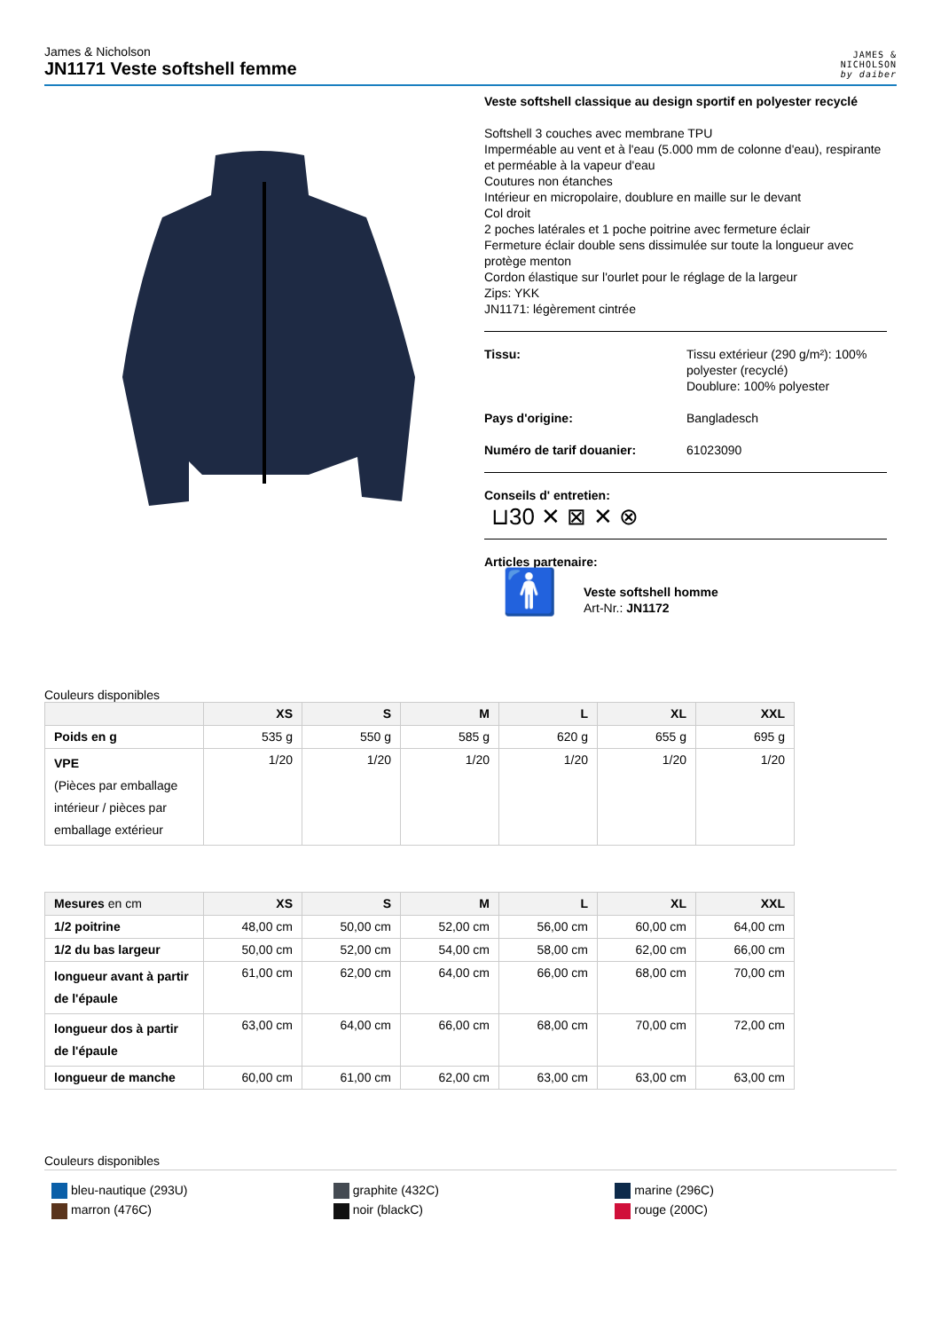James & Nicholson
JN1171 Veste softshell femme
JAMES &
NICHOLSON
by daiber
Veste softshell classique au design sportif en polyester recyclé
Softshell 3 couches avec membrane TPU
Imperméable au vent et à l'eau (5.000 mm de colonne d'eau), respirante
et perméable à la vapeur d'eau
Coutures non étanches
Intérieur en micropolaire, doublure en maille sur le devant
Col droit
2 poches latérales et 1 poche poitrine avec fermeture éclair
Fermeture éclair double sens dissimulée sur toute la longueur avec protège menton
Cordon élastique sur l'ourlet pour le réglage de la largeur
Zips: YKK
JN1171: légèrement cintrée
Tissu: Tissu extérieur (290 g/m²): 100% polyester (recyclé)
Doublure: 100% polyester
Pays d'origine: Bangladesch
Numéro de tarif douanier: 61023090
Conseils d' entretien:
⊔30 ✕ ⊠ ✕ ⊗
Articles partenaire:
🚹
Veste softshell homme
Art-Nr.: JN1172
Couleurs disponibles
| | XS | S | M | L | XL | XXL |
| --- | --- | --- | --- | --- | --- | --- |
| Poids en g | 535 g | 550 g | 585 g | 620 g | 655 g | 695 g |
| VPE (Pièces par emballage intérieur / pièces par emballage extérieur | 1/20 | 1/20 | 1/20 | 1/20 | 1/20 | 1/20 |
| Mesures en cm | XS | S | M | L | XL | XXL |
| --- | --- | --- | --- | --- | --- | --- |
| 1/2 poitrine | 48,00 cm | 50,00 cm | 52,00 cm | 56,00 cm | 60,00 cm | 64,00 cm |
| 1/2 du bas largeur | 50,00 cm | 52,00 cm | 54,00 cm | 58,00 cm | 62,00 cm | 66,00 cm |
| longueur avant à partir de l'épaule | 61,00 cm | 62,00 cm | 64,00 cm | 66,00 cm | 68,00 cm | 70,00 cm |
| longueur dos à partir de l'épaule | 63,00 cm | 64,00 cm | 66,00 cm | 68,00 cm | 70,00 cm | 72,00 cm |
| longueur de manche | 60,00 cm | 61,00 cm | 62,00 cm | 63,00 cm | 63,00 cm | 63,00 cm |
Couleurs disponibles
bleu-nautique (293U)
graphite (432C)
marine (296C)
marron (476C)
noir (blackC)
rouge (200C)